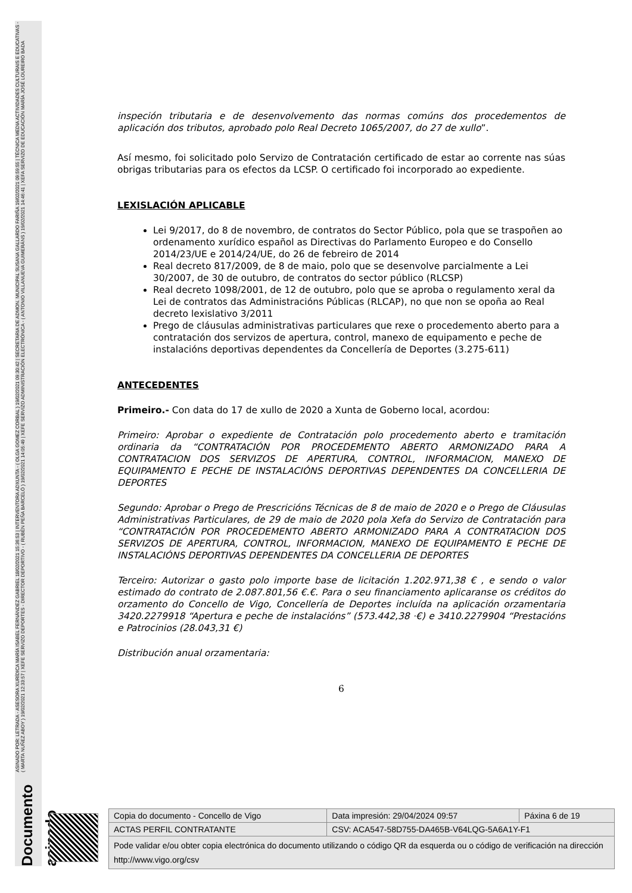Documento asinado ASINADO POR: LETRADA - ASESORA XURÍDICA MARÍA ISABEL FERNÁNDEZ GABRIEL 18/02/2021 15:36:53 | INTERVENTORA ADXUNTA - ( OLGA GOMEZ CORBAL ) 19/02/2021 09:30:42 | SECRETARIA DE ADMON. MUNICIPAL SUSANA GALLARDO FARIÑA 19/02/2021 09:59:55 | TÉCNICA MEDIA ACTIVIDADES CULTURAIS E EDUCATIVAS - ( MARTA NUÑEZ ABOY ) 19/02/2021 12:33:57 | XEFE SERVIZO DEPORTES - DIRECTOR DEPORTIVO - ( RUBÉN PEÑA BARCELÓ ) 19/02/2021 14:05:49 | XEFE SERVIZO ADMINISTRACIÓN ELECTRÓNICA - ( ANTONIO VILLANUEVA GUIMERÁNS ) 19/02/2021 14:46:41 | XEFA SERVIZO DE EDUCACIÓN MARÍA JOSÉ LOUREIRO BADA
inspeción tributaria e de desenvolvemento das normas comúns dos procedementos de aplicación dos tributos, aprobado polo Real Decreto 1065/2007, do 27 de xullo”.
Así mesmo, foi solicitado polo Servizo de Contratación certificado de estar ao corrente nas súas obrigas tributarias para os efectos da LCSP. O certificado foi incorporado ao expediente.
LEXISLACIÓN APLICABLE
Lei 9/2017, do 8 de novembro, de contratos do Sector Público, pola que se traspoñen ao ordenamento xurídico español as Directivas do Parlamento Europeo e do Consello 2014/23/UE e 2014/24/UE, do 26 de febreiro de 2014
Real decreto 817/2009, de 8 de maio, polo que se desenvolve parcialmente a Lei 30/2007, de 30 de outubro, de contratos do sector público (RLCSP)
Real decreto 1098/2001, de 12 de outubro, polo que se aproba o regulamento xeral da Lei de contratos das Administracións Públicas (RLCAP), no que non se opoña ao Real decreto lexislativo 3/2011
Prego de cláusulas administrativas particulares que rexe o procedemento aberto para a contratación dos servizos de apertura, control, manexo de equipamento e peche de instalacións deportivas dependentes da Concellería de Deportes (3.275-611)
ANTECEDENTES
Primeiro.- Con data do 17 de xullo de 2020 a Xunta de Goberno local, acordou:
Primeiro: Aprobar o expediente de Contratación polo procedemento aberto e tramitación ordinaria da “CONTRATACIÓN POR PROCEDEMENTO ABERTO ARMONIZADO PARA A CONTRATACION DOS SERVIZOS DE APERTURA, CONTROL, INFORMACION, MANEXO DE EQUIPAMENTO E PECHE DE INSTALACIÓNS DEPORTIVAS DEPENDENTES DA CONCELLERIA DE DEPORTES
Segundo: Aprobar o Prego de Prescricións Técnicas de 8 de maio de 2020 e o Prego de Cláusulas Administrativas Particulares, de 29 de maio de 2020 pola Xefa do Servizo de Contratación para “CONTRATACIÓN POR PROCEDEMENTO ABERTO ARMONIZADO PARA A CONTRATACION DOS SERVIZOS DE APERTURA, CONTROL, INFORMACION, MANEXO DE EQUIPAMENTO E PECHE DE INSTALACIÓNS DEPORTIVAS DEPENDENTES DA CONCELLERIA DE DEPORTES
Terceiro: Autorizar o gasto polo importe base de licitación 1.202.971,38 € , e sendo o valor estimado do contrato de 2.087.801,56 €.€. Para o seu financiamento aplicaranse os créditos do orzamento do Concello de Vigo, Concellería de Deportes incluída na aplicación orzamentaria 3420.2279918 “Apertura e peche de instalacións” (573.442,38 ·€) e 3410.2279904 “Prestacións e Patrocinios (28.043,31 €)
Distribución anual orzamentaria:
6
| Copia do documento - Concello de Vigo | Data impresión: 29/04/2024 09:57 | Páxina 6 de 19 |
| ACTAS PERFIL CONTRATANTE | CSV: ACA547-58D755-DA465B-V64LQG-5A6A1Y-F1 | |
| Pode validar e/ou obter copia electrónica do documento utilizando o código QR da esquerda ou o código de verificación na dirección http://www.vigo.org/csv | | |